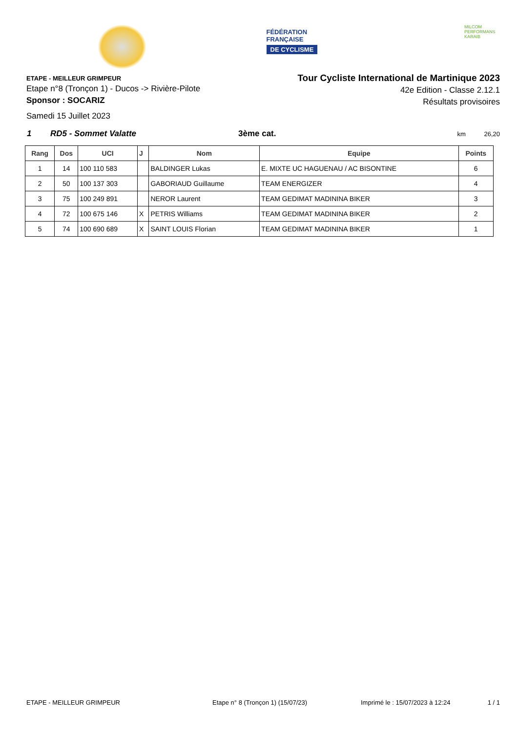FÉDÉRATION
FRANÇAISE
DE CYCLISME
MILCOM
PERFORMANS KARAIB
ETAPE - MEILLEUR GRIMPEUR
Etape n°8 (Tronçon 1) - Ducos -> Rivière-Pilote
Sponsor : SOCARIZ
Samedi 15 Juillet 2023
Tour Cycliste International de Martinique 2023
42e Edition - Classe 2.12.1
Résultats provisoires
1 RD5 - Sommet Valatte 3ème cat. km 26,20
| Rang | Dos | UCI | J | Nom | Equipe | Points |
| --- | --- | --- | --- | --- | --- | --- |
| 1 | 14 | 100 110 583 | | BALDINGER Lukas | E. MIXTE UC HAGUENAU / AC BISONTINE | 6 |
| 2 | 50 | 100 137 303 | | GABORIAUD Guillaume | TEAM ENERGIZER | 4 |
| 3 | 75 | 100 249 891 | | NEROR Laurent | TEAM GEDIMAT MADININA BIKER | 3 |
| 4 | 72 | 100 675 146 | X | PETRIS Williams | TEAM GEDIMAT MADININA BIKER | 2 |
| 5 | 74 | 100 690 689 | X | SAINT LOUIS Florian | TEAM GEDIMAT MADININA BIKER | 1 |
ETAPE - MEILLEUR GRIMPEUR Etape n° 8 (Tronçon 1) (15/07/23) Imprimé le : 15/07/2023 à 12:24 1 / 1